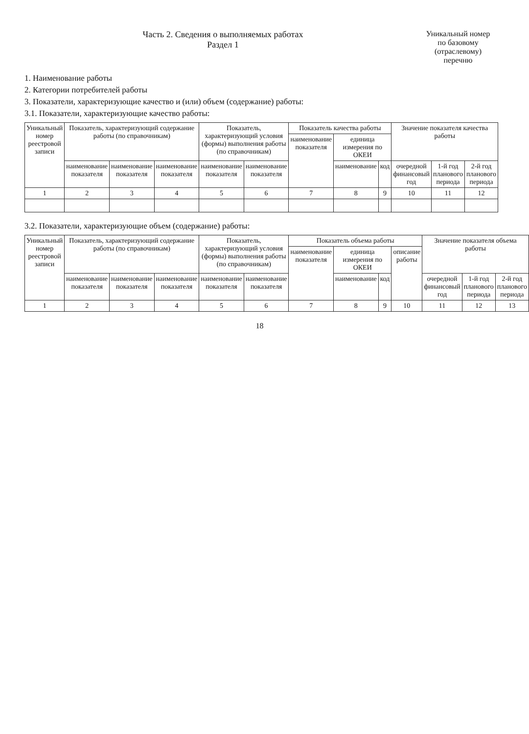Часть 2. Сведения о выполняемых работах
Раздел 1
Уникальный номер по базовому (отраслевому) перечню
1. Наименование работы
2. Категории потребителей работы
3. Показатели, характеризующие качество и (или) объем (содержание) работы:
3.1. Показатели, характеризующие качество работы:
| Уникальный номер реестровой записи | Показатель, характеризующий содержание работы (по справочникам) | | | Показатель, характеризующий условия (формы) выполнения работы (по справочникам) | | Показатель качества работы | | | Значение показателя качества работы | | |
| --- | --- | --- | --- | --- | --- | --- | --- | --- | --- | --- | --- |
| | | | | | | наименование показателя | единица измерения по ОКЕИ | | | | |
| | наименование показателя | наименование показателя | наименование показателя | наименование показателя | наименование показателя | | наименование | код | очередной финансовый год | 1-й год планового периода | 2-й год планового периода |
| 1 | 2 | 3 | 4 | 5 | 6 | 7 | 8 | 9 | 10 | 11 | 12 |
3.2. Показатели, характеризующие объем (содержание) работы:
| Уникальный номер реестровой записи | Показатель, характеризующий содержание работы (по справочникам) | | | Показатель, характеризующий условия (формы) выполнения работы (по справочникам) | | Показатель объема работы | | | | Значение показателя объема работы | | |
| --- | --- | --- | --- | --- | --- | --- | --- | --- | --- | --- | --- | --- |
| | | | | | | наименование показателя | единица измерения по ОКЕИ | | описание работы | | | |
| | наименование показателя | наименование показателя | наименование показателя | наименование показателя | наименование показателя | | наименование | код | | очередной финансовый год | 1-й год планового периода | 2-й год планового периода |
| 1 | 2 | 3 | 4 | 5 | 6 | 7 | 8 | 9 | 10 | 11 | 12 | 13 |
18